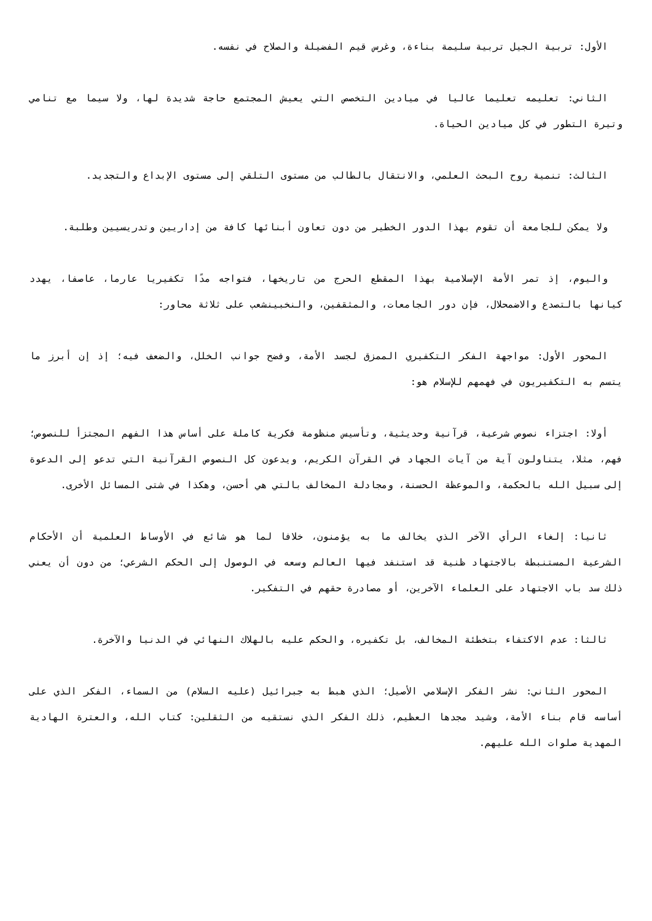الأول: تربية الجيل تربية سليمة بناءة، وغرس قيم الفضيلة والصلاح في نفسه.
الثاني: تعليمه تعليما عاليا في ميادين التخصص التي يعيش المجتمع حاجة شديدة لها، ولا سيما مع تنامي وتيرة التطور في كل ميادين الحياة.
الثالث: تنمية روح البحث العلمي، والانتقال بالطالب من مستوى التلقي إلى مستوى الإبداع والتجديد.
ولا يمكن للجامعة أن تقوم بهذا الدور الخطير من دون تعاون أبنائها كافة من إداريين وتدريسيين وطلبة.
واليوم، إذ تمر الأمة الإسلامية بهذا المقطع الحرج من تاريخها، فتواجه مدًا تكفيريا عارما، عاصفا، يهدد كيانها بالتصدع والاضمحلال، فإن دور الجامعات، والمثقفين، والنخبينشعب على ثلاثة محاور:
المحور الأول: مواجهة الفكر التكفيري الممزق لجسد الأمة، وفضح جوانب الخلل، والضعف فيه؛ إذ إن أبرز ما يتسم به التكفيريون في فهمهم للإسلام هو:
أولا: اجتزاء نصوص شرعية، قرآنية وحديثية، وتأسيس منظومة فكرية كاملة على أساس هذا الفهم المجتزأ للنصوص؛ فهم، مثلا، يتناولون آية من آيات الجهاد في القرآن الكريم، ويدعون كل النصوص القرآنية التي تدعو إلى الدعوة إلى سبيل الله بالحكمة، والموعظة الحسنة، ومجادلة المخالف بالتي هي أحسن، وهكذا في شتى المسائل الأخرى.
ثانيا: إلغاء الرأي الآخر الذي يخالف ما به يؤمنون، خلافا لما هو شائع في الأوساط العلمية أن الأحكام الشرعية المستنبطة بالاجتهاد ظنية قد استنفد فيها العالم وسعه في الوصول إلى الحكم الشرعي؛ من دون أن يعني ذلك سد باب الاجتهاد على العلماء الآخرين، أو مصادرة حقهم في التفكير.
ثالثا: عدم الاكتفاء بتخطئة المخالف، بل تكفيره، والحكم عليه بالهلاك النهائي في الدنيا والآخرة.
المحور الثاني: نشر الفكر الإسلامي الأصيل؛ الذي هبط به جبرائيل (عليه السلام) من السماء، الفكر الذي على أساسه قام بناء الأمة، وشيد مجدها العظيم، ذلك الفكر الذي نستقيه من الثقلين: كتاب الله، والعترة الهادية المهدية صلوات الله عليهم.